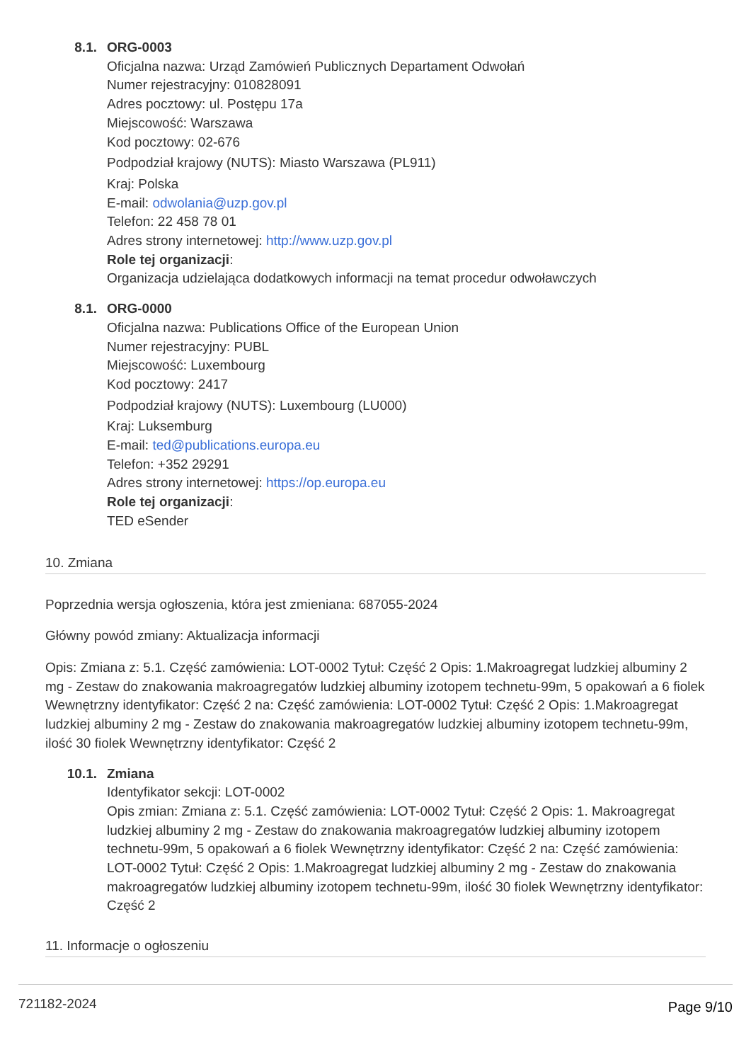8.1. ORG-0003
Oficjalna nazwa: Urząd Zamówień Publicznych Departament Odwołań
Numer rejestracyjny: 010828091
Adres pocztowy: ul. Postępu 17a
Miejscowość: Warszawa
Kod pocztowy: 02-676
Podpodział krajowy (NUTS): Miasto Warszawa (PL911)
Kraj: Polska
E-mail: odwolania@uzp.gov.pl
Telefon: 22 458 78 01
Adres strony internetowej: http://www.uzp.gov.pl
Role tej organizacji:
Organizacja udzielająca dodatkowych informacji na temat procedur odwoławczych
8.1. ORG-0000
Oficjalna nazwa: Publications Office of the European Union
Numer rejestracyjny: PUBL
Miejscowość: Luxembourg
Kod pocztowy: 2417
Podpodział krajowy (NUTS): Luxembourg (LU000)
Kraj: Luksemburg
E-mail: ted@publications.europa.eu
Telefon: +352 29291
Adres strony internetowej: https://op.europa.eu
Role tej organizacji:
TED eSender
10. Zmiana
Poprzednia wersja ogłoszenia, która jest zmieniana: 687055-2024
Główny powód zmiany: Aktualizacja informacji
Opis: Zmiana z: 5.1. Część zamówienia: LOT-0002 Tytuł: Część 2 Opis: 1.Makroagregat ludzkiej albuminy 2 mg - Zestaw do znakowania makroagregatów ludzkiej albuminy izotopem technetu-99m, 5 opakowań a 6 fiolek Wewnętrzny identyfikator: Część 2 na: Część zamówienia: LOT-0002 Tytuł: Część 2 Opis: 1.Makroagregat ludzkiej albuminy 2 mg - Zestaw do znakowania makroagregatów ludzkiej albuminy izotopem technetu-99m, ilość 30 fiolek Wewnętrzny identyfikator: Część 2
10.1. Zmiana
Identyfikator sekcji: LOT-0002
Opis zmian: Zmiana z: 5.1. Część zamówienia: LOT-0002 Tytuł: Część 2 Opis: 1. Makroagregat ludzkiej albuminy 2 mg - Zestaw do znakowania makroagregatów ludzkiej albuminy izotopem technetu-99m, 5 opakowań a 6 fiolek Wewnętrzny identyfikator: Część 2 na: Część zamówienia: LOT-0002 Tytuł: Część 2 Opis: 1.Makroagregat ludzkiej albuminy 2 mg - Zestaw do znakowania makroagregatów ludzkiej albuminy izotopem technetu-99m, ilość 30 fiolek Wewnętrzny identyfikator: Część 2
11. Informacje o ogłoszeniu
721182-2024 Page 9/10